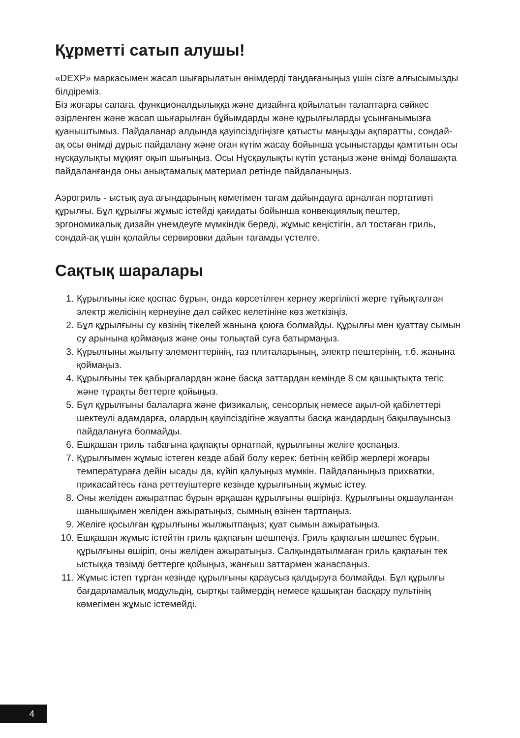Құрметті сатып алушы!
«DEXP» маркасымен жасап шығарылатын өнімдерді таңдағаныңыз үшін сізге алғысымызды білдіреміз.
Біз жоғары сапаға, функционалдылыққа және дизайнға қойылатын талаптарға сәйкес әзірленген және жасап шығарылған бұйымдарды және құрылғыларды ұсынғанымызға қуаныштымыз. Пайдаланар алдында қауіпсіздігіңізге қатысты маңызды ақпаратты, сондай-ақ осы өнімді дұрыс пайдалану және оған күтім жасау бойынша ұсыныстарды қамтитын осы нұсқаулықты мұқият оқып шығыңыз. Осы Нұсқаулықты күтіп ұстаңыз және өнімді болашақта пайдаланғанда оны анықтамалық материал ретінде пайдаланыңыз.
Аэрогриль - ыстық ауа ағындарының көмегімен тағам дайындауға арналған портативті құрылғы. Бұл құрылғы жұмыс істейді қағидаты бойынша конвекциялық пештер, эргономикалық дизайн үнемдеуге мүмкіндік береді, жұмыс кеңістігін, ал тостаған гриль, сондай-ақ үшін қолайлы сервировки дайын тағамды үстелге.
Сақтық шаралары
1. Құрылғыны іске қоспас бұрын, онда көрсетілген кернеу жергілікті жерге тұйықталған электр желісінің кернеуіне дәл сәйкес келетініне көз жеткізіңіз.
2. Бұл құрылғыны су көзінің тікелей жанына қоюға болмайды. Құрылғы мен қуаттау сымын су арынына қоймаңыз және оны толықтай суға батырмаңыз.
3. Құрылғыны жылыту элементтерінің, газ плиталарының, электр пештерінің, т.б. жанына қоймаңыз.
4. Құрылғыны тек қабырғалардан және басқа заттардан кемінде 8 см қашықтықта тегіс және тұрақты беттерге қойыңыз.
5. Бұл құрылғыны балаларға және физикалық, сенсорлық немесе ақыл-ой қабілеттері шектеулі адамдарға, олардың қауіпсіздігіне жауапты басқа жандардың бақылауынсыз пайдалануға болмайды.
6. Ешқашан гриль табағына қақпақты орнатпай, құрылғыны желіге қоспаңыз.
7. Құрылғымен жұмыс істеген кезде абай болу керек: бетінің кейбір жерлері жоғары температураға дейін ысады да, күйіп қалуыңыз мүмкін. Пайдаланыңыз прихватки, прикасайтесь ғана реттеуіштерге кезінде құрылғының жұмыс істеу.
8. Оны желіден ажыратпас бұрын әрқашан құрылғыны өшіріңіз. Құрылғыны оқшауланған шанышқымен желіден ажыратыңыз, сымның өзінен тартпаңыз.
9. Желіге қосылған құрылғыны жылжытпаңыз; қуат сымын ажыратыңыз.
10. Ешқашан жұмыс істейтін гриль қақпағын шешпеңіз. Гриль қақпағын шешпес бұрын, құрылғыны өшіріп, оны желіден ажыратыңыз. Салқындатылмаған гриль қақпағын тек ыстыққа төзімді беттерге қойыңыз, жанғыш заттармен жанаспаңыз.
11. Жұмыс істеп тұрған кезінде құрылғыны қараусыз қалдыруға болмайды. Бұл құрылғы бағдарламалық модульдің, сыртқы таймердің немесе қашықтан басқару пультінің көмегімен жұмыс істемейді.
4